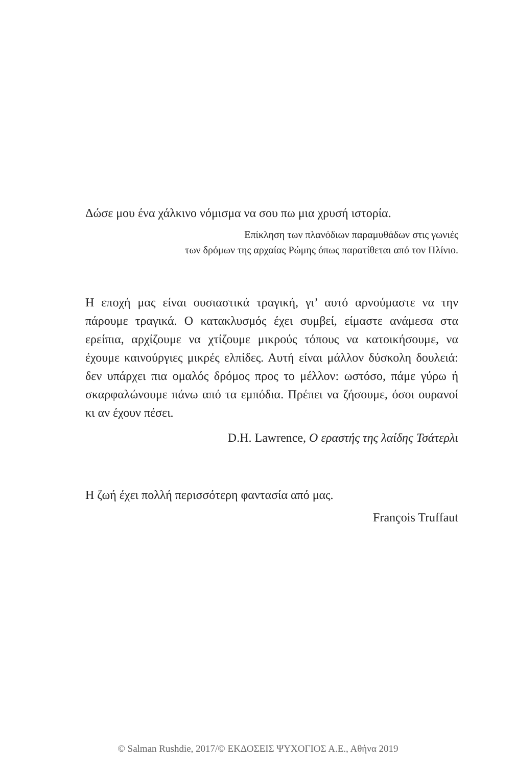Δώσε μου ένα χάλκινο νόμισμα να σου πω μια χρυσή ιστορία.
Επίκληση των πλανόδιων παραμυθάδων στις γωνιές
των δρόμων της αρχαίας Ρώμης όπως παρατίθεται από τον Πλίνιο.
Η εποχή μας είναι ουσιαστικά τραγική, γι’ αυτό αρνούμαστε να την πάρουμε τραγικά. Ο κατακλυσμός έχει συμβεί, είμαστε ανάμεσα στα ερείπια, αρχίζουμε να χτίζουμε μικρούς τόπους να κατοικήσουμε, να έχουμε καινούργιες μικρές ελπίδες. Αυτή είναι μάλλον δύσκολη δουλειά: δεν υπάρχει πια ομαλός δρόμος προς το μέλλον: ωστόσο, πάμε γύρω ή σκαρφαλώνουμε πάνω από τα εμπόδια. Πρέπει να ζήσουμε, όσοι ουρανοί κι αν έχουν πέσει.
D.H. Lawrence, Ο εραστής της λαίδης Τσάτερλι
Η ζωή έχει πολλή περισσότερη φαντασία από μας.
François Truffaut
© Salman Rushdie, 2017/© ΕΚΔΟΣΕΙΣ ΨΥΧΟΓΙΟΣ Α.Ε., Αθήνα 2019